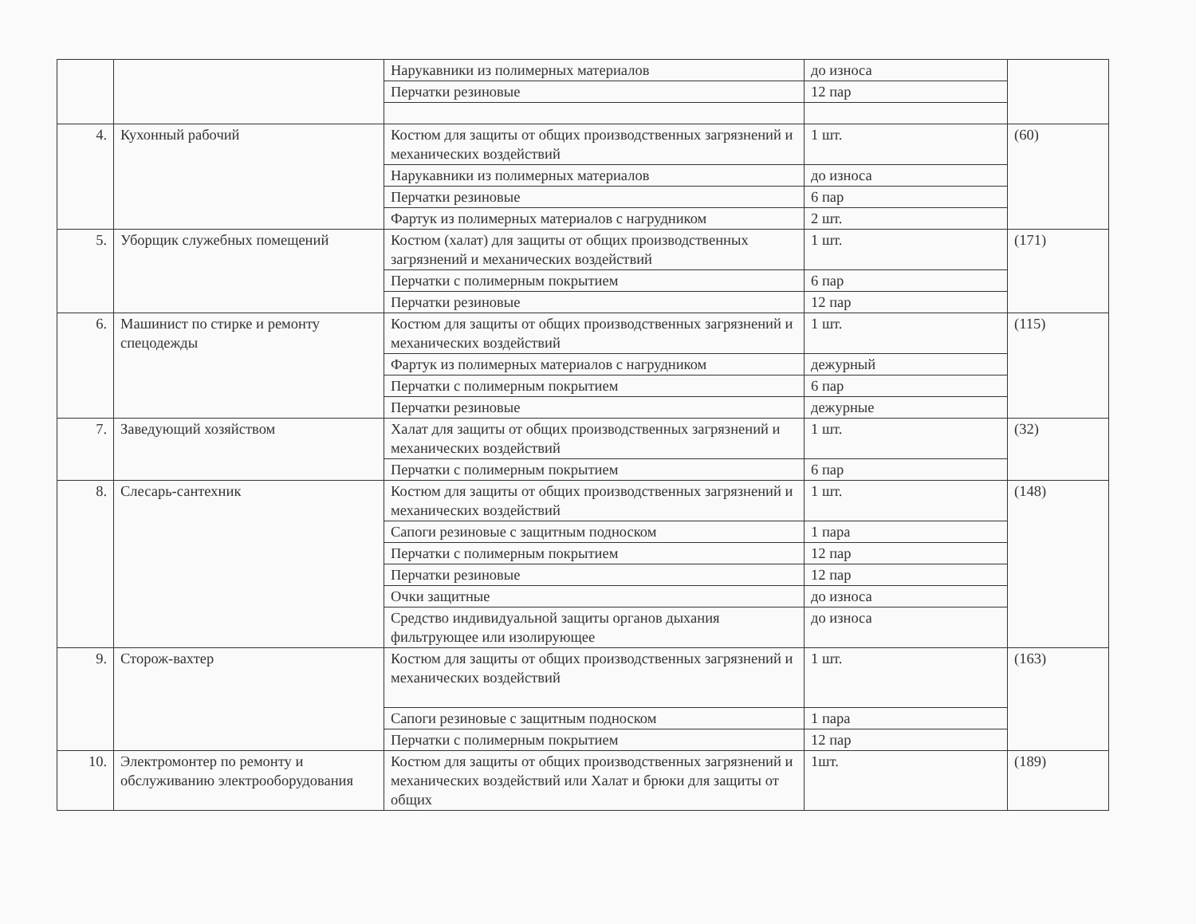| | | Нарукавники из полимерных материалов | до износа | |
| | | Перчатки резиновые | 12 пар | |
| 4. | Кухонный рабочий | Костюм для защиты от общих производственных загрязнений и механических воздействий | 1 шт. | (60) |
| | | Нарукавники из полимерных материалов | до износа | |
| | | Перчатки резиновые | 6 пар | |
| | | Фартук из полимерных материалов с нагрудником | 2 шт. | |
| 5. | Уборщик служебных помещений | Костюм (халат) для защиты от общих производственных загрязнений и механических воздействий | 1 шт. | (171) |
| | | Перчатки с полимерным покрытием | 6 пар | |
| | | Перчатки резиновые | 12 пар | |
| 6. | Машинист по стирке и ремонту спецодежды | Костюм для защиты от общих производственных загрязнений и механических воздействий | 1 шт. | (115) |
| | | Фартук из полимерных материалов с нагрудником | дежурный | |
| | | Перчатки с полимерным покрытием | 6 пар | |
| | | Перчатки резиновые | дежурные | |
| 7. | Заведующий хозяйством | Халат для защиты от общих производственных загрязнений и механических воздействий | 1 шт. | (32) |
| | | Перчатки с полимерным покрытием | 6 пар | |
| 8. | Слесарь-сантехник | Костюм для защиты от общих производственных загрязнений и механических воздействий | 1 шт. | (148) |
| | | Сапоги резиновые с защитным подноском | 1 пара | |
| | | Перчатки с полимерным покрытием | 12 пар | |
| | | Перчатки резиновые | 12 пар | |
| | | Очки защитные | до износа | |
| | | Средство индивидуальной защиты органов дыхания фильтрующее или изолирующее | до износа | |
| 9. | Сторож-вахтер | Костюм для защиты от общих производственных загрязнений и механических воздействий | 1 шт. | (163) |
| | | Сапоги резиновые с защитным подноском | 1 пара | |
| | | Перчатки с полимерным покрытием | 12 пар | |
| 10. | Электромонтер по ремонту и обслуживанию электрооборудования | Костюм для защиты от общих производственных загрязнений и механических воздействий или Халат и брюки для защиты от общих | 1шт. | (189) |